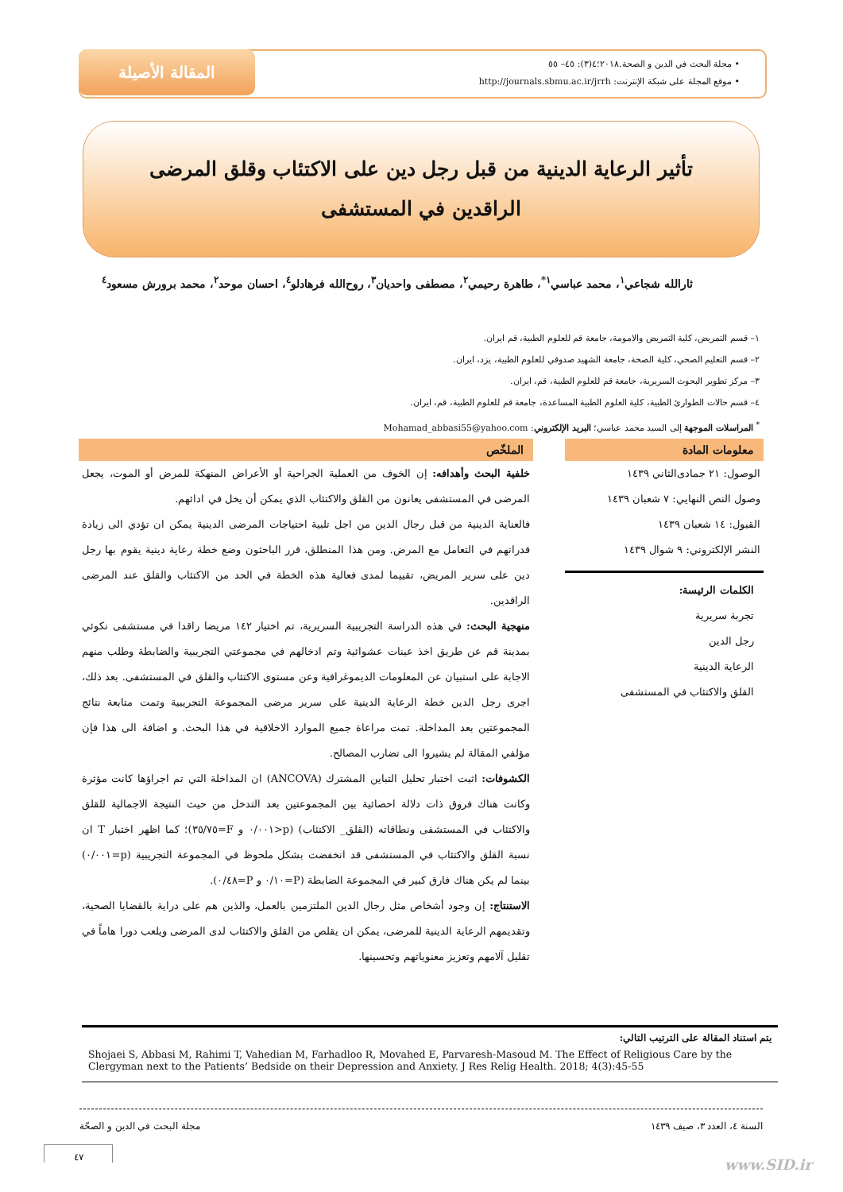المقالة الأصيلة
• مجلة البحث في الدين و الصحة.٢٠١٨؛٤(٣): ٤٥– ٥٥
• موقع المجلة على شبكة الإنترنت: http://journals.sbmu.ac.ir/jrrh
تأثير الرعاية الدينية من قبل رجل دين على الاكتئاب وقلق المرضى الراقدين في المستشفى
ثارالله شجاعي<sup>١</sup>، محمد عباسي<sup>١*</sup>، طاهرة رحيمي<sup>٢</sup>، مصطفى واحديان<sup>٣</sup>، روح‌الله فرهادلو<sup>٤</sup>، احسان موحد<sup>٢</sup>، محمد برورش مسعود<sup>٤</sup>
١– قسم التمريض، كلية التمريض والامومة، جامعة قم للعلوم الطبية، قم ايران.
٢– قسم التعليم الصحي، كلية الصحة، جامعة الشهيد صدوقي للعلوم الطبية، يزد، ايران.
٣– مركز تطوير البحوث السريرية، جامعة قم للعلوم الطبية، قم، ايران.
٤– قسم حالات الطوارئ الطبية، كلية العلوم الطبية المساعدة، جامعة قم للعلوم الطبية، قم، ايران.
<sup>*</sup> المراسلات الموجهة إلى السيد محمد عباسي؛ البريد الإلكتروني: Mohamad_abbasi55@yahoo.com
معلومات المادة
الوصول: ٢١ جمادى‌الثاني ١٤٣٩
وصول النص النهايي: ٧ شعبان ١٤٣٩
القبول: ١٤ شعبان ١٤٣٩
النشر الإلكتروني: ٩ شوال ١٤٣٩
الكلمات الرئيسة:
تجربة سريرية
رجل الدين
الرعاية الدينية
القلق والاكتئاب في المستشفى
الملخّص
خلفية البحث وأهدافه: إن الخوف من العملية الجراحية أو الأعراض المنهكة للمرض أو الموت، يجعل المرضى في المستشفى يعانون من القلق والاكتئاب الذي يمكن أن يخل في ادائهم.
فالعناية الدينية من قبل رجال الدين من اجل تلبية احتياجات المرضى الدينية يمكن ان تؤدي الى زيادة قدراتهم في التعامل مع المرض. ومن هذا المنطلق، قرر الباحثون وضع خطة رعاية دينية يقوم بها رجل دين على سرير المريض، تقييما لمدى فعالية هذه الخطة في الحد من الاكتئاب والقلق عند المرضى الراقدين.
منهجية البحث: في هذه الدراسة التجريبية السريرية، تم اختيار ١٤٢ مريضا راقدا في مستشفى نكوئي بمدينة قم عن طريق اخذ عينات عشوائية وتم ادخالهم في مجموعتي التجريبية والضابطة وطلب منهم الاجابة على استبيان عن المعلومات الديموغرافية وعن مستوى الاكتئاب والقلق في المستشفى. بعد ذلك، اجرى رجل الدين خطة الرعاية الدينية على سرير مرضى المجموعة التجريبية وتمت متابعة نتائج المجموعتين بعد المداخلة. تمت مراعاة جميع الموارد الاخلاقية في هذا البحث. و اضافة الى هذا فإن مؤلفي المقالة لم يشيروا الى تضارب المصالح.
الكشوفات: اثبت اختبار تحليل التباين المشترك (ANCOVA) ان المداخلة التي تم اجراؤها كانت مؤثرة وكانت هناك فروق ذات دلالة احصائية بين المجموعتين بعد التدخل من حيث النتيجة الاجمالية للقلق والاكتئاب في المستشفى ونطاقاته (القلق_ الاكتئاب) (p<٠/٠٠١ و F=٣٥/٧٥)؛ كما اظهر اختبار T ان نسبة القلق والاكتئاب في المستشفى قد انخفضت بشكل ملحوظ في المجموعة التجريبية (p=٠/٠٠١) بينما لم يكن هناك فارق كبير في المجموعة الضابطة (P=٠/١٠ و P=٠/٤٨).
الاستنتاج: إن وجود أشخاص مثل رجال الدين الملتزمين بالعمل، والذين هم على دراية بالقضايا الصحية، وتقديمهم الرعاية الدينية للمرضى، يمكن ان يقلص من القلق والاكتئاب لدى المرضى ويلعب دورا هاماً في تقليل آلامهم وتعزيز معنوياتهم وتحسينها.
يتم استناد المقالة على الترتيب التالي:
Shojaei S, Abbasi M, Rahimi T, Vahedian M, Farhadloo R, Movahed E, Parvaresh-Masoud M. The Effect of Religious Care by the Clergyman next to the Patients’ Bedside on their Depression and Anxiety. J Res Relig Health. 2018; 4(3):45-55
السنة ٤، العدد ٣، صيف ١٤٣٩ مجلة البحث في الدين و الصحّة
٤٧
www.SID.ir